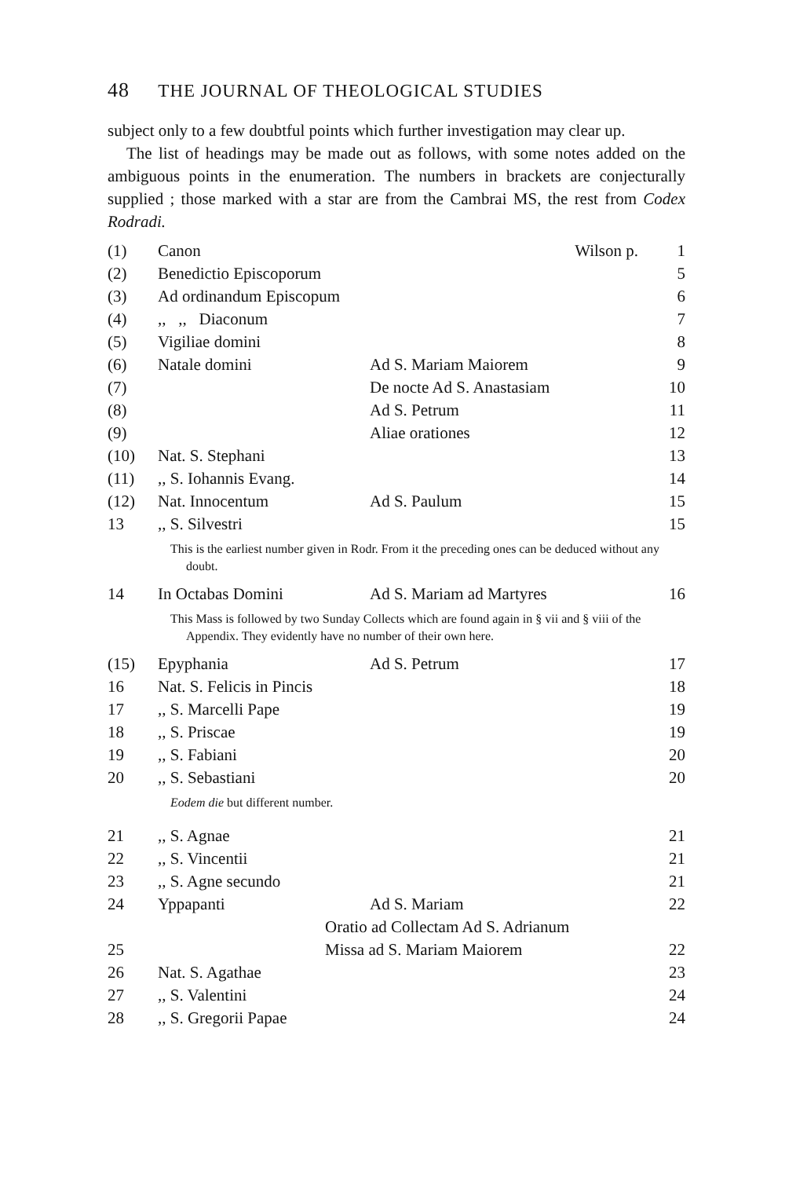48 THE JOURNAL OF THEOLOGICAL STUDIES
subject only to a few doubtful points which further investigation may clear up.
The list of headings may be made out as follows, with some notes added on the ambiguous points in the enumeration. The numbers in brackets are conjecturally supplied ; those marked with a star are from the Cambrai MS, the rest from Codex Rodradi.
| (1) | Canon | Wilson p. | 1 |
| (2) | Benedictio Episcoporum | | 5 |
| (3) | Ad ordinandum Episcopum | | 6 |
| (4) | ,, ,, Diaconum | | 7 |
| (5) | Vigiliae domini | | 8 |
| (6) | Natale domini | Ad S. Mariam Maiorem | 9 |
| (7) | | De nocte Ad S. Anastasiam | 10 |
| (8) | | Ad S. Petrum | 11 |
| (9) | | Aliae orationes | 12 |
| (10) | Nat. S. Stephani | | 13 |
| (11) | ,, S. Iohannis Evang. | | 14 |
| (12) | Nat. Innocentum | Ad S. Paulum | 15 |
| 13 | ,, S. Silvestri | | 15 |
| This is the earliest number given in Rodr. From it the preceding ones can be deduced without any doubt. | | | |
| 14 | In Octabas Domini | Ad S. Mariam ad Martyres | 16 |
| This Mass is followed by two Sunday Collects which are found again in § vii and § viii of the Appendix. They evidently have no number of their own here. | | | |
| (15) | Epyphania | Ad S. Petrum | 17 |
| 16 | Nat. S. Felicis in Pincis | | 18 |
| 17 | ,, S. Marcelli Pape | | 19 |
| 18 | ,, S. Priscae | | 19 |
| 19 | ,, S. Fabiani | | 20 |
| 20 | ,, S. Sebastiani | | 20 |
| Eodem die but different number. | | | |
| 21 | ,, S. Agnae | | 21 |
| 22 | ,, S. Vincentii | | 21 |
| 23 | ,, S. Agne secundo | | 21 |
| 24 | Yppapanti | Ad S. Mariam | 22 |
| | Oratio ad Collectam Ad S. Adrianum | | |
| 25 | Missa ad S. Mariam Maiorem | | 22 |
| 26 | Nat. S. Agathae | | 23 |
| 27 | ,, S. Valentini | | 24 |
| 28 | ,, S. Gregorii Papae | | 24 |